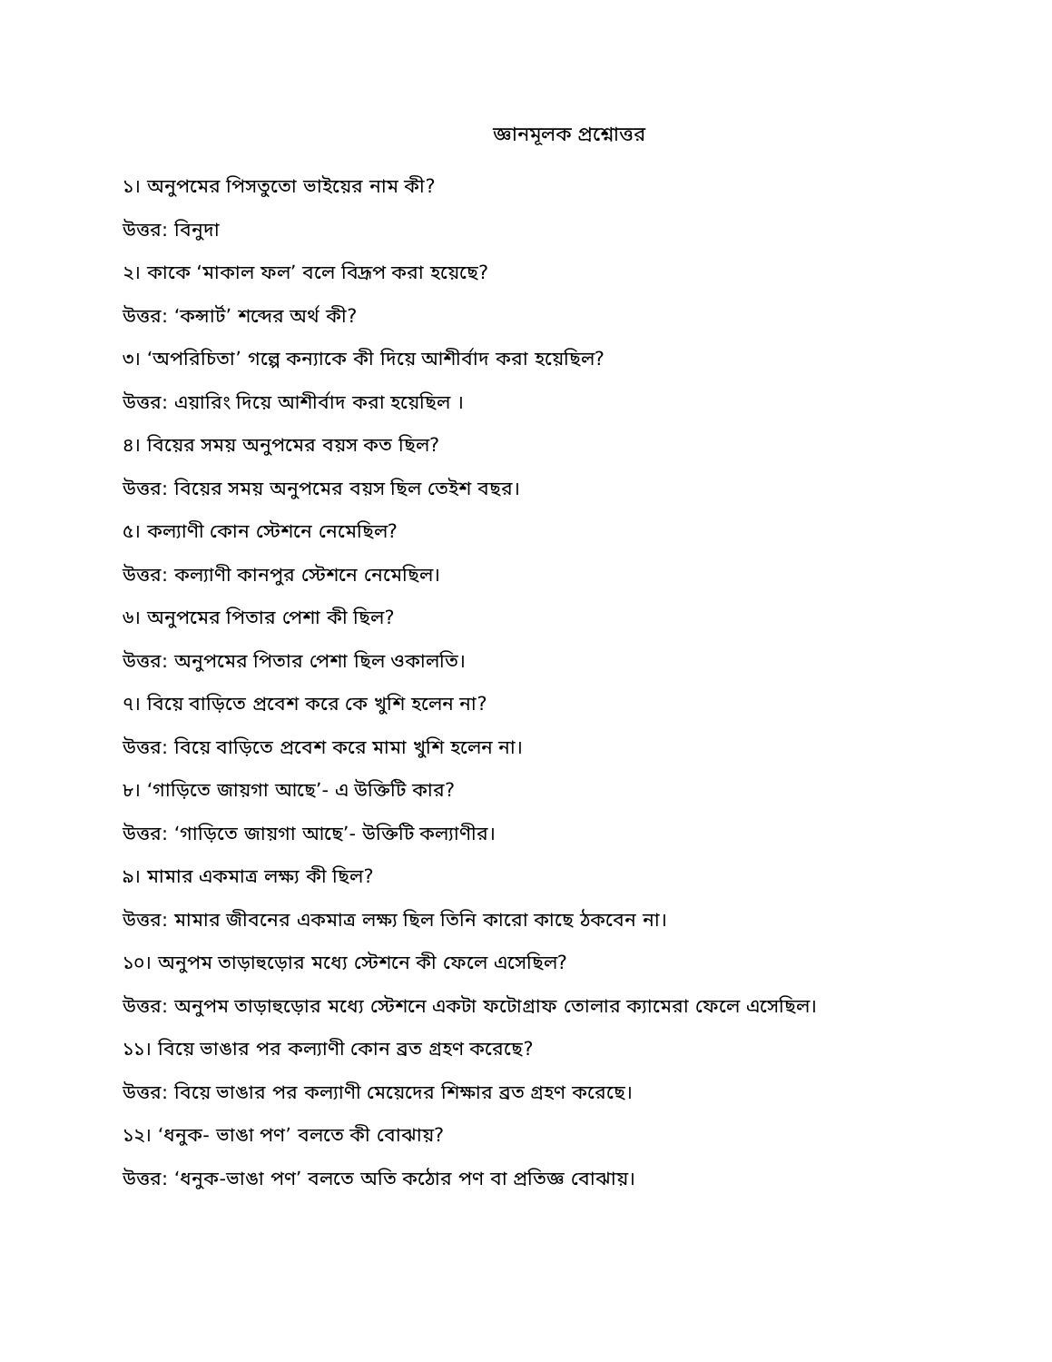জ্ঞানমূলক প্রশ্নোত্তর
১। অনুপমের পিসতুতো ভাইয়ের নাম কী?
উত্তর: বিনুদা
২। কাকে ‘মাকাল ফল’ বলে বিদ্রূপ করা হয়েছে?
উত্তর: ‘কন্সার্ট’ শব্দের অর্থ কী?
৩। ‘অপরিচিতা’ গল্পে কন্যাকে কী দিয়ে আশীর্বাদ করা হয়েছিল?
উত্তর: এয়ারিং দিয়ে আশীর্বাদ করা হয়েছিল ।
৪। বিয়ের সময় অনুপমের বয়স কত ছিল?
উত্তর: বিয়ের সময় অনুপমের বয়স ছিল তেইশ বছর।
৫। কল্যাণী কোন স্টেশনে নেমেছিল?
উত্তর: কল্যাণী কানপুর স্টেশনে নেমেছিল।
৬। অনুপমের পিতার পেশা কী ছিল?
উত্তর: অনুপমের পিতার পেশা ছিল ওকালতি।
৭। বিয়ে বাড়িতে প্রবেশ করে কে খুশি হলেন না?
উত্তর: বিয়ে বাড়িতে প্রবেশ করে মামা খুশি হলেন না।
৮। ‘গাড়িতে জায়গা আছে’- এ উক্তিটি কার?
উত্তর: ‘গাড়িতে জায়গা আছে’- উক্তিটি কল্যাণীর।
৯। মামার একমাত্র লক্ষ্য কী ছিল?
উত্তর: মামার জীবনের একমাত্র লক্ষ্য ছিল তিনি কারো কাছে ঠকবেন না।
১০। অনুপম তাড়াহুড়োর মধ্যে স্টেশনে কী ফেলে এসেছিল?
উত্তর: অনুপম তাড়াহুড়োর মধ্যে স্টেশনে একটা ফটোগ্রাফ তোলার ক্যামেরা ফেলে এসেছিল।
১১। বিয়ে ভাঙার পর কল্যাণী কোন ব্রত গ্রহণ করেছে?
উত্তর: বিয়ে ভাঙার পর কল্যাণী মেয়েদের শিক্ষার ব্রত গ্রহণ করেছে।
১২। ‘ধনুক- ভাঙা পণ’ বলতে কী বোঝায়?
উত্তর: ‘ধনুক-ভাঙা পণ’ বলতে অতি কঠোর পণ বা প্রতিজ্ঞ বোঝায়।